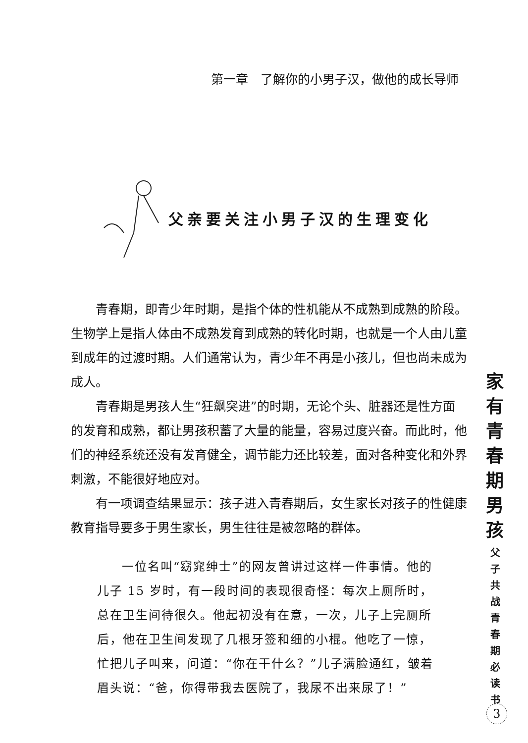第一章　了解你的小男子汉，做他的成长导师
父亲要关注小男子汉的生理变化
青春期，即青少年时期，是指个体的性机能从不成熟到成熟的阶段。生物学上是指人体由不成熟发育到成熟的转化时期，也就是一个人由儿童到成年的过渡时期。人们通常认为，青少年不再是小孩儿，但也尚未成为成人。
青春期是男孩人生“狂飙突进”的时期，无论个头、脏器还是性方面的发育和成熟，都让男孩积蓄了大量的能量，容易过度兴奋。而此时，他们的神经系统还没有发育健全，调节能力还比较差，面对各种变化和外界刺激，不能很好地应对。
有一项调查结果显示：孩子进入青春期后，女生家长对孩子的性健康教育指导要多于男生家长，男生往往是被忽略的群体。
一位名叫“窈窕绅士”的网友曾讲过这样一件事情。他的儿子 15 岁时，有一段时间的表现很奇怪：每次上厕所时，总在卫生间待很久。他起初没有在意，一次，儿子上完厕所后，他在卫生间发现了几根牙签和细的小棍。他吃了一惊，忙把儿子叫来，问道：“你在干什么？”儿子满脸通红，皱着眉头说：“爸，你得带我去医院了，我尿不出来尿了！”
家
有
青
春
期
男
孩
父
子
共
战
青
春
期
必
读
书
3